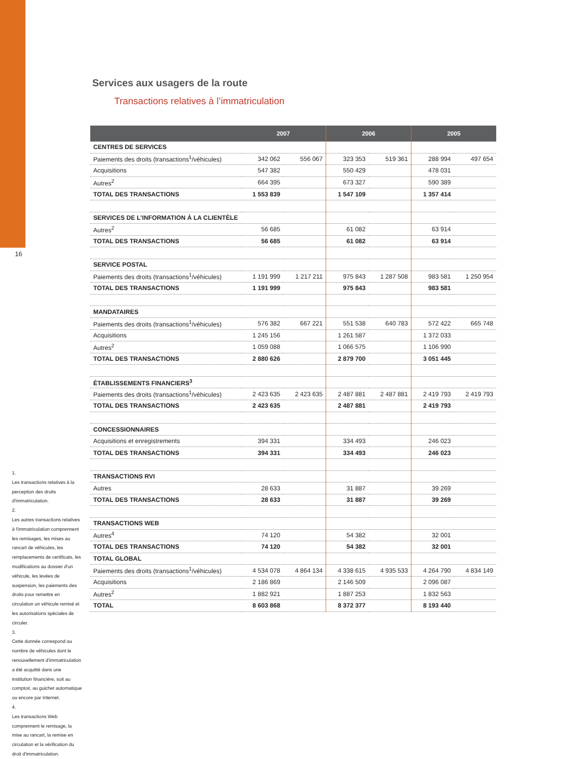16
Services aux usagers de la route
Transactions relatives à l’immatriculation
| | 2007 | | 2006 | | 2005 | |
| --- | --- | --- | --- | --- | --- | --- |
| CENTRES DE SERVICES | | | | | | |
| Paiements des droits (transactions<sup>1</sup>/véhicules) | 342 062 | 556 067 | 323 353 | 519 361 | 288 994 | 497 654 |
| Acquisitions | 547 382 | | 550 429 | | 478 031 | |
| Autres<sup>2</sup> | 664 395 | | 673 327 | | 590 389 | |
| TOTAL DES TRANSACTIONS | 1 553 839 | | 1 547 109 | | 1 357 414 | |
| SERVICES DE L’INFORMATION À LA CLIENTÈLE | | | | | | |
| Autres<sup>2</sup> | 56 685 | | 61 082 | | 63 914 | |
| TOTAL DES TRANSACTIONS | 56 685 | | 61 082 | | 63 914 | |
| SERVICE POSTAL | | | | | | |
| Paiements des droits (transactions<sup>1</sup>/véhicules) | 1 191 999 | 1 217 211 | 975 843 | 1 287 508 | 983 581 | 1 250 954 |
| TOTAL DES TRANSACTIONS | 1 191 999 | | 975 843 | | 983 581 | |
| MANDATAIRES | | | | | | |
| Paiements des droits (transactions<sup>1</sup>/véhicules) | 576 382 | 667 221 | 551 538 | 640 783 | 572 422 | 665 748 |
| Acquisitions | 1 245 156 | | 1 261 587 | | 1 372 033 | |
| Autres<sup>2</sup> | 1 059 088 | | 1 066 575 | | 1 106 990 | |
| TOTAL DES TRANSACTIONS | 2 880 626 | | 2 879 700 | | 3 051 445 | |
| ÉTABLISSEMENTS FINANCIERS<sup>3</sup> | | | | | | |
| Paiements des droits (transactions<sup>1</sup>/véhicules) | 2 423 635 | 2 423 635 | 2 487 881 | 2 487 881 | 2 419 793 | 2 419 793 |
| TOTAL DES TRANSACTIONS | 2 423 635 | | 2 487 881 | | 2 419 793 | |
| CONCESSIONNAIRES | | | | | | |
| Acquisitions et enregistrements | 394 331 | | 334 493 | | 246 023 | |
| TOTAL DES TRANSACTIONS | 394 331 | | 334 493 | | 246 023 | |
| TRANSACTIONS RVI | | | | | | |
| Autres | 28 633 | | 31 887 | | 39 269 | |
| TOTAL DES TRANSACTIONS | 28 633 | | 31 887 | | 39 269 | |
| TRANSACTIONS WEB | | | | | | |
| Autres<sup>4</sup> | 74 120 | | 54 382 | | 32 001 | |
| TOTAL DES TRANSACTIONS | 74 120 | | 54 382 | | 32 001 | |
| TOTAL GLOBAL | | | | | | |
| Paiements des droits (transactions<sup>1</sup>/véhicules) | 4 534 078 | 4 864 134 | 4 338 615 | 4 935 533 | 4 264 790 | 4 834 149 |
| Acquisitions | 2 186 869 | | 2 146 509 | | 2 096 087 | |
| Autres<sup>2</sup> | 1 882 921 | | 1 887 253 | | 1 832 563 | |
| TOTAL | 8 603 868 | | 8 372 377 | | 8 193 440 | |
1.
Les transactions relatives à la perception des droits d'immatriculation.
2.
Les autres transactions relatives à l'immatriculation comprennent les remisages, les mises au rancart de véhicules, les remplacements de certificats, les modifications au dossier d'un véhicule, les levées de suspension, les paiements des droits pour remettre en circulation un véhicule remisé et les autorisations spéciales de circuler.
3.
Cette donnée correspond au nombre de véhicules dont le renouvellement d'immatriculation a été acquitté dans une institution financière, soit au comptoir, au guichet automatique ou encore par Internet.
4.
Les transactions Web comprennent le remisage, la mise au rancart, la remise en circulation et la vérification du droit d'immatriculation.